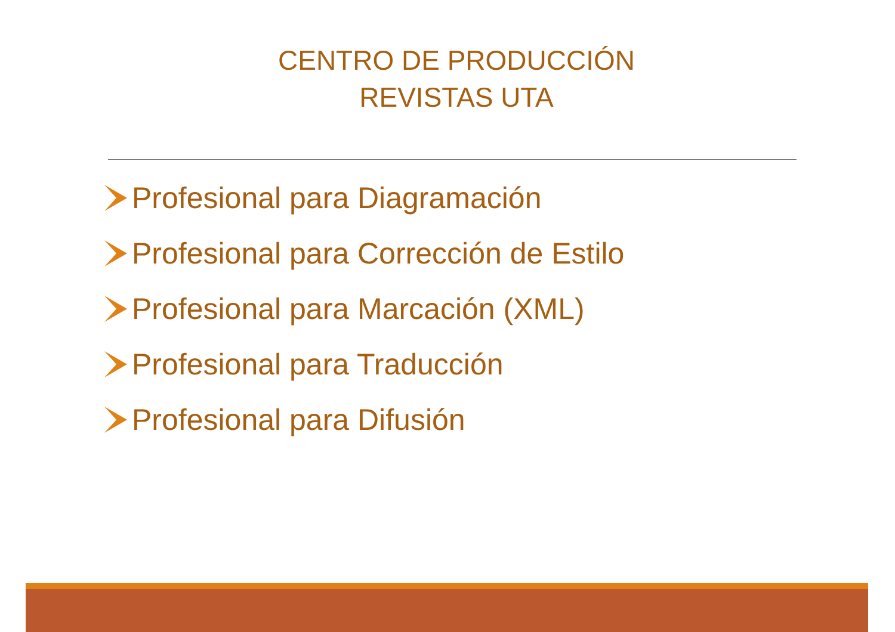CENTRO DE PRODUCCIÓN
REVISTAS UTA
Profesional para Diagramación
Profesional para Corrección de Estilo
Profesional para Marcación (XML)
Profesional para Traducción
Profesional para Difusión